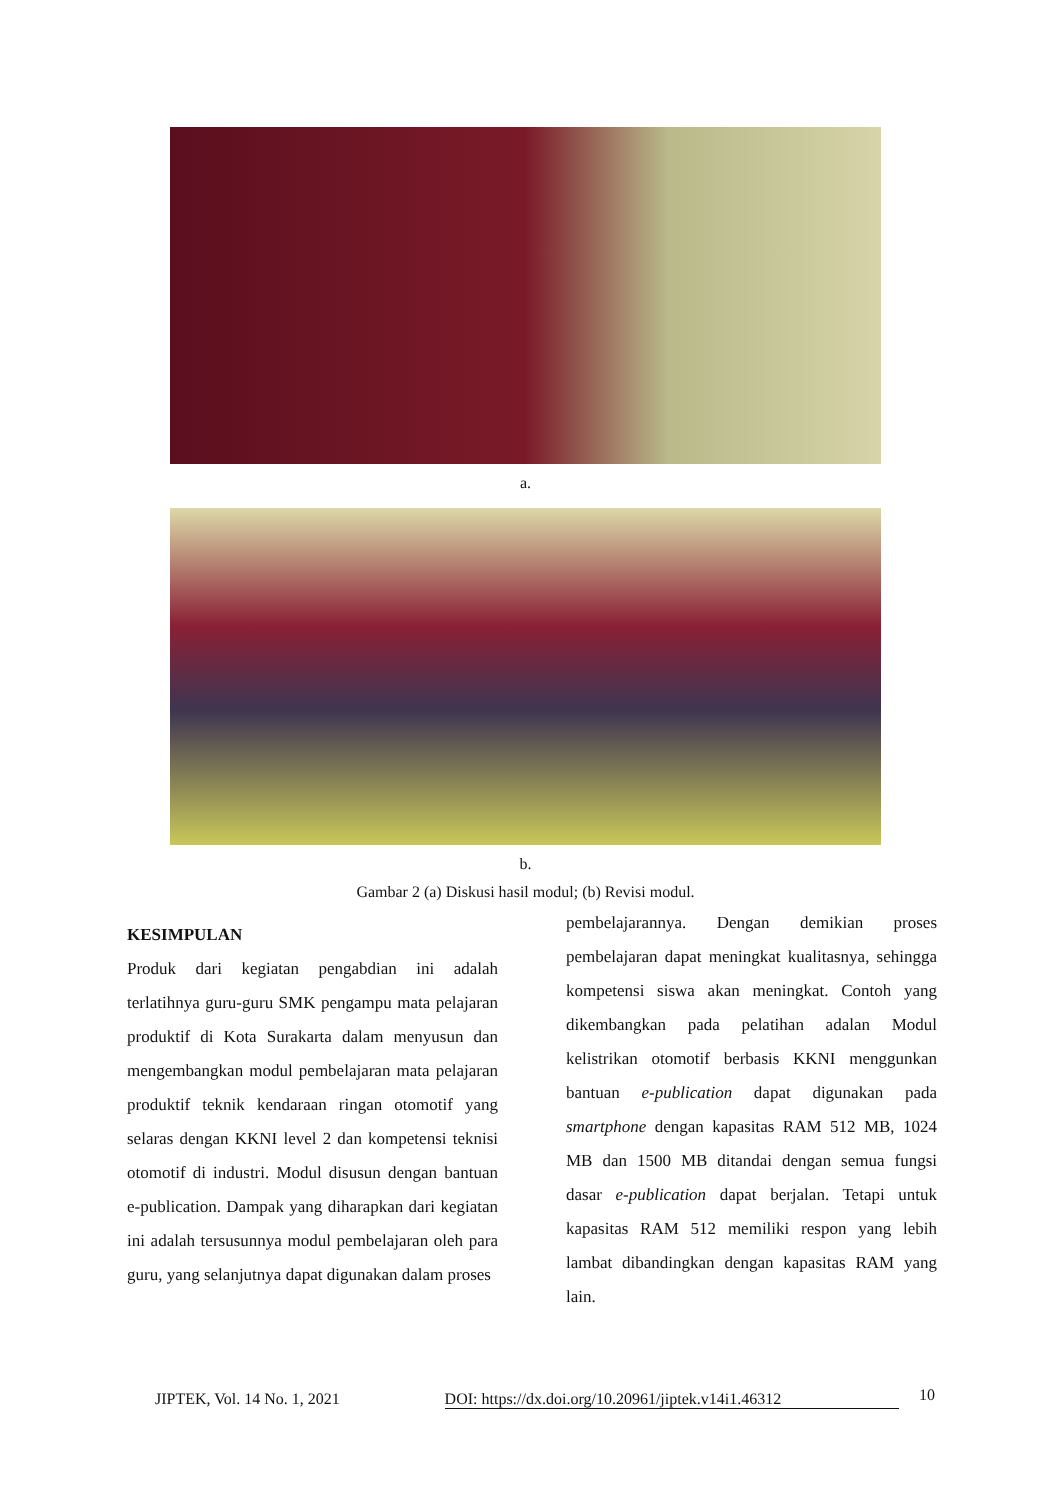a.
b.
Gambar 2 (a) Diskusi hasil modul; (b) Revisi modul.
KESIMPULAN
Produk dari kegiatan pengabdian ini adalah terlatihnya guru-guru SMK pengampu mata pelajaran produktif di Kota Surakarta dalam menyusun dan mengembangkan modul pembelajaran mata pelajaran produktif teknik kendaraan ringan otomotif yang selaras dengan KKNI level 2 dan kompetensi teknisi otomotif di industri. Modul disusun dengan bantuan e-publication. Dampak yang diharapkan dari kegiatan ini adalah tersusunnya modul pembelajaran oleh para guru, yang selanjutnya dapat digunakan dalam proses
pembelajarannya. Dengan demikian proses pembelajaran dapat meningkat kualitasnya, sehingga kompetensi siswa akan meningkat. Contoh yang dikembangkan pada pelatihan adalan Modul kelistrikan otomotif berbasis KKNI menggunkan bantuan e-publication dapat digunakan pada smartphone dengan kapasitas RAM 512 MB, 1024 MB dan 1500 MB ditandai dengan semua fungsi dasar e-publication dapat berjalan. Tetapi untuk kapasitas RAM 512 memiliki respon yang lebih lambat dibandingkan dengan kapasitas RAM yang lain.
JIPTEK, Vol. 14 No. 1, 2021 DOI: https://dx.doi.org/10.20961/jiptek.v14i1.46312 10